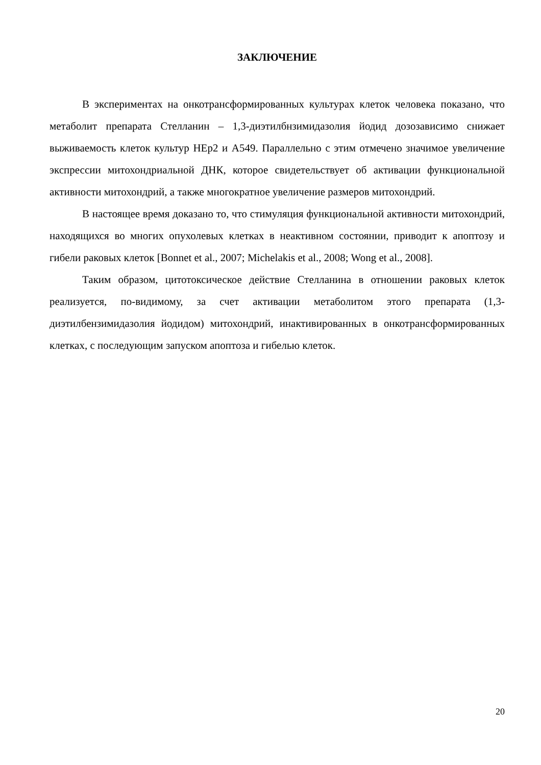ЗАКЛЮЧЕНИЕ
В экспериментах на онкотрансформированных культурах клеток человека показано, что метаболит препарата Стелланин – 1,3-диэтилбнзимидазолия йодид дозозависимо снижает выживаемость клеток культур HEp2 и A549. Параллельно с этим отмечено значимое увеличение экспрессии митохондриальной ДНК, которое свидетельствует об активации функциональной активности митохондрий, а также многократное увеличение размеров митохондрий.
В настоящее время доказано то, что стимуляция функциональной активности митохондрий, находящихся во многих опухолевых клетках в неактивном состоянии, приводит к апоптозу и гибели раковых клеток [Bonnet et al., 2007; Michelakis et al., 2008; Wong et al., 2008].
Таким образом, цитотоксическое действие Стелланина в отношении раковых клеток реализуется, по-видимому, за счет активации метаболитом этого препарата (1,3-диэтилбензимидазолия йодидом) митохондрий, инактивированных в онкотрансформированных клетках, с последующим запуском апоптоза и гибелью клеток.
20